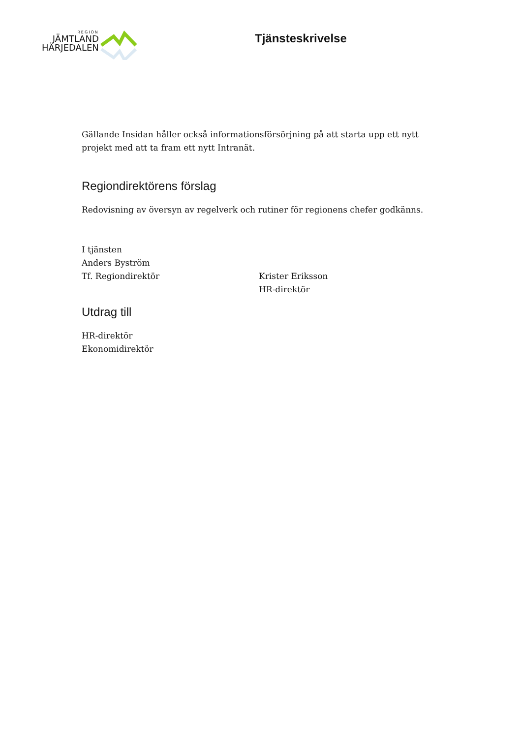REGION
JÄMTLAND
HÄRJEDALEN
Tjänsteskrivelse
Gällande Insidan håller också informationsförsörjning på att starta upp ett nytt projekt med att ta fram ett nytt Intranät.
Regiondirektörens förslag
Redovisning av översyn av regelverk och rutiner för regionens chefer godkänns.
I tjänsten
Anders Byström
Tf. Regiondirektör Krister Eriksson
HR-direktör
Utdrag till
HR-direktör
Ekonomidirektör